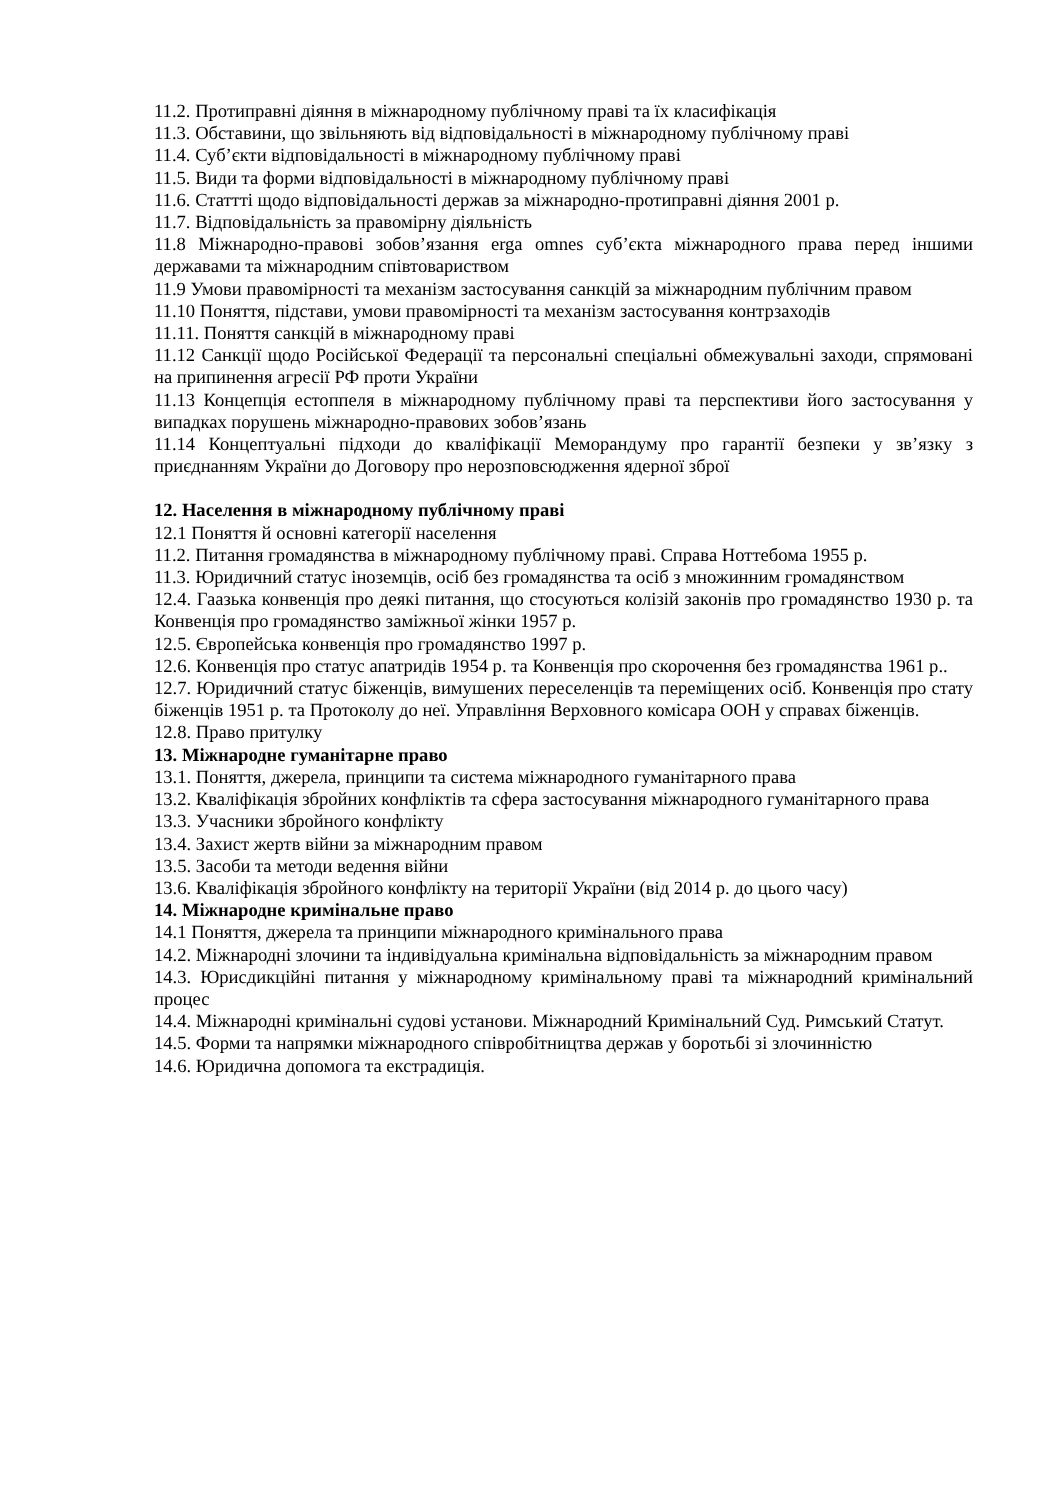11.2. Протиправні діяння в міжнародному публічному праві та їх класифікація
11.3. Обставини, що звільняють від відповідальності в міжнародному публічному праві
11.4. Суб’єкти відповідальності в міжнародному публічному праві
11.5. Види та форми відповідальності в міжнародному публічному праві
11.6. Статтті щодо відповідальності держав за міжнародно-протиправні діяння 2001 р.
11.7. Відповідальність за правомірну діяльність
11.8 Міжнародно-правові зобов’язання erga omnes суб’єкта міжнародного права перед іншими державами та міжнародним співтовариством
11.9 Умови правомірності та механізм застосування санкцій за міжнародним публічним правом
11.10 Поняття, підстави, умови правомірності та механізм застосування контрзаходів
11.11. Поняття санкцій в міжнародному праві
11.12 Санкції щодо Російської Федерації та персональні спеціальні обмежувальні заходи, спрямовані на припинення агресії РФ проти України
11.13 Концепція естоппеля в міжнародному публічному праві та перспективи його застосування у випадках порушень міжнародно-правових зобов’язань
11.14 Концептуальні підходи до кваліфікації Меморандуму про гарантії безпеки у зв’язку з приєднанням України до Договору про нерозповсюдження ядерної зброї
12. Населення в міжнародному публічному праві
12.1 Поняття й основні категорії населення
11.2. Питання громадянства в міжнародному публічному праві. Справа Ноттебома 1955 р.
11.3. Юридичний статус іноземців, осіб без громадянства та осіб з множинним громадянством
12.4. Гаазька конвенція про деякі питання, що стосуються колізій законів про громадянство 1930 р. та Конвенція про громадянство заміжньої жінки 1957 р.
12.5. Європейська конвенція про громадянство 1997 р.
12.6. Конвенція про статус апатридів 1954 р. та Конвенція про скорочення без громадянства 1961 р..
12.7. Юридичний статус біженців, вимушених переселенців та переміщених осіб. Конвенція про стату біженців 1951 р. та Протоколу до неї. Управління Верховного комісара ООН у справах біженців.
12.8. Право притулку
13. Міжнародне гуманітарне право
13.1. Поняття, джерела, принципи та система міжнародного гуманітарного права
13.2. Кваліфікація збройних конфліктів та сфера застосування міжнародного гуманітарного права
13.3. Учасники збройного конфлікту
13.4. Захист жертв війни за міжнародним правом
13.5. Засоби та методи ведення війни
13.6. Кваліфікація збройного конфлікту на території України (від 2014 р. до цього часу)
14. Міжнародне кримінальне право
14.1 Поняття, джерела та принципи міжнародного кримінального права
14.2. Міжнародні злочини та індивідуальна кримінальна відповідальність за міжнародним правом
14.3. Юрисдикційні питання у міжнародному кримінальному праві та міжнародний кримінальний процес
14.4. Міжнародні кримінальні судові установи. Міжнародний Кримінальний Суд. Римський Статут.
14.5. Форми та напрямки міжнародного співробітництва держав у боротьбі зі злочинністю
14.6. Юридична допомога та екстрадиція.